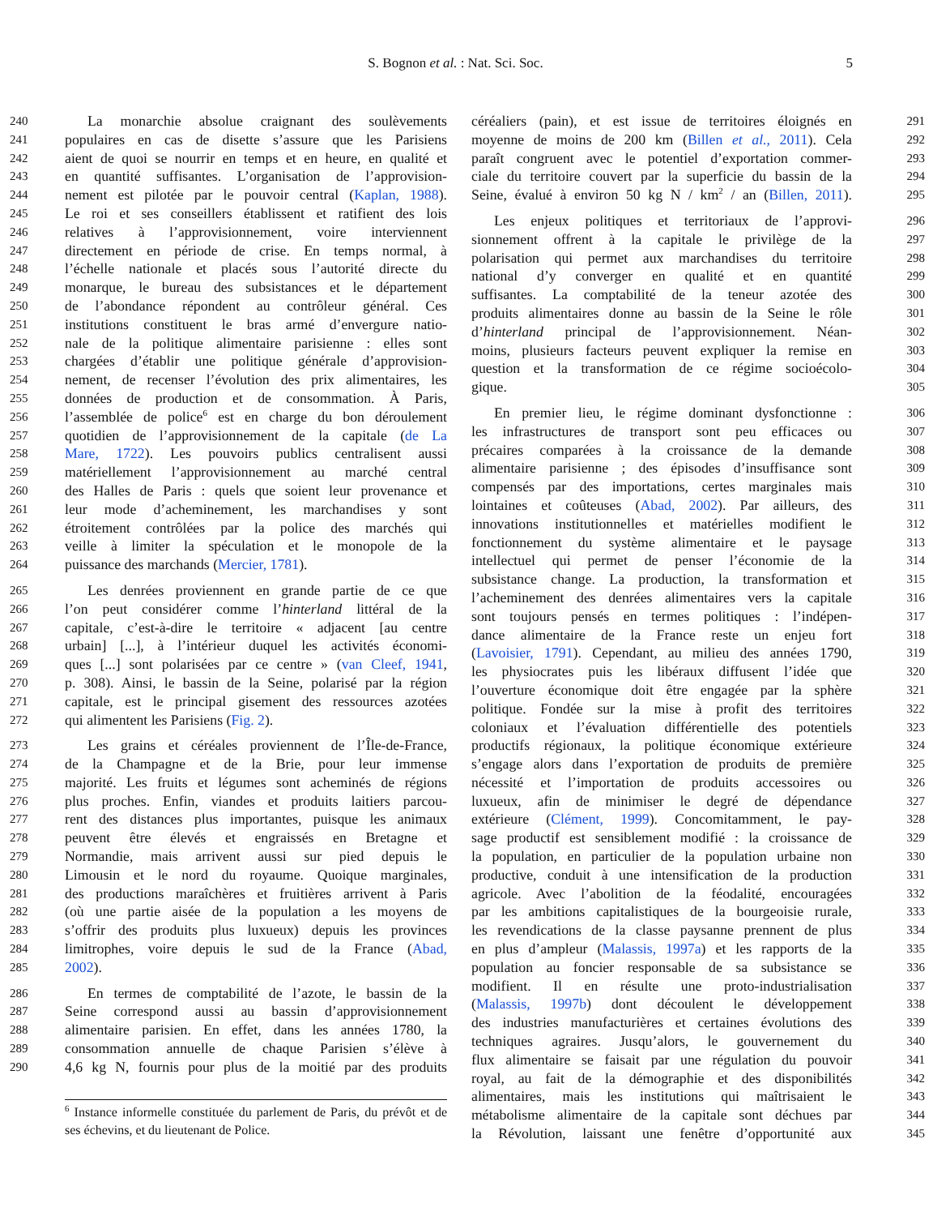S. Bognon et al. : Nat. Sci. Soc.
5
240 La monarchie absolue craignant des soulèvements
241 populaires en cas de disette s’assure que les Parisiens
242 aient de quoi se nourrir en temps et en heure, en qualité et
243 en quantité suffisantes. L’organisation de l’approvision-
244 nement est pilotée par le pouvoir central (Kaplan, 1988).
245 Le roi et ses conseillers établissent et ratifient des lois
246 relatives à l’approvisionnement, voire interviennent
247 directement en période de crise. En temps normal, à
248 l’échelle nationale et placés sous l’autorité directe du
249 monarque, le bureau des subsistances et le département
250 de l’abondance répondent au contrôleur général. Ces
251 institutions constituent le bras armé d’envergure natio-
252 nale de la politique alimentaire parisienne : elles sont
253 chargées d’établir une politique générale d’approvision-
254 nement, de recenser l’évolution des prix alimentaires, les
255 données de production et de consommation. À Paris,
256 l’assemblée de police<sup>6</sup> est en charge du bon déroulement
257 quotidien de l’approvisionnement de la capitale (de La
258 Mare, 1722). Les pouvoirs publics centralisent aussi
259 matériellement l’approvisionnement au marché central
260 des Halles de Paris : quels que soient leur provenance et
261 leur mode d’acheminement, les marchandises y sont
262 étroitement contrôlées par la police des marchés qui
263 veille à limiter la spéculation et le monopole de la
264 puissance des marchands (Mercier, 1781).
265 Les denrées proviennent en grande partie de ce que
266 l’on peut considérer comme l’hinterland littéral de la
267 capitale, c’est-à-dire le territoire « adjacent [au centre
268 urbain] [...], à l’intérieur duquel les activités économi-
269 ques [...] sont polarisées par ce centre » (van Cleef, 1941,
270 p. 308). Ainsi, le bassin de la Seine, polarisé par la région
271 capitale, est le principal gisement des ressources azotées
272 qui alimentent les Parisiens (Fig. 2).
273 Les grains et céréales proviennent de l’Île-de-France,
274 de la Champagne et de la Brie, pour leur immense
275 majorité. Les fruits et légumes sont acheminés de régions
276 plus proches. Enfin, viandes et produits laitiers parcou-
277 rent des distances plus importantes, puisque les animaux
278 peuvent être élevés et engraissés en Bretagne et
279 Normandie, mais arrivent aussi sur pied depuis le
280 Limousin et le nord du royaume. Quoique marginales,
281 des productions maraîchères et fruitières arrivent à Paris
282 (où une partie aisée de la population a les moyens de
283 s’offrir des produits plus luxueux) depuis les provinces
284 limitrophes, voire depuis le sud de la France (Abad,
285 2002).
286 En termes de comptabilité de l’azote, le bassin de la
287 Seine correspond aussi au bassin d’approvisionnement
288 alimentaire parisien. En effet, dans les années 1780, la
289 consommation annuelle de chaque Parisien s’élève à
290 4,6 kg N, fournis pour plus de la moitié par des produits
<sup>6</sup> Instance informelle constituée du parlement de Paris, du prévôt et de ses échevins, et du lieutenant de Police.
céréaliers (pain), et est issue de territoires éloignés en 291
moyenne de moins de 200 km (Billen et al., 2011). Cela 292
paraît congruent avec le potentiel d’exportation commer- 293
ciale du territoire couvert par la superficie du bassin de la 294
Seine, évalué à environ 50 kg N / km<sup>2</sup> / an (Billen, 2011). 295
Les enjeux politiques et territoriaux de l’approvi- 296
sionnement offrent à la capitale le privilège de la 297
polarisation qui permet aux marchandises du territoire 298
national d’y converger en qualité et en quantité 299
suffisantes. La comptabilité de la teneur azotée des 300
produits alimentaires donne au bassin de la Seine le rôle 301
d’hinterland principal de l’approvisionnement. Néan- 302
moins, plusieurs facteurs peuvent expliquer la remise en 303
question et la transformation de ce régime socioécolo- 304
gique. 305
En premier lieu, le régime dominant dysfonctionne : 306
les infrastructures de transport sont peu efficaces ou 307
précaires comparées à la croissance de la demande 308
alimentaire parisienne ; des épisodes d’insuffisance sont 309
compensés par des importations, certes marginales mais 310
lointaines et coûteuses (Abad, 2002). Par ailleurs, des 311
innovations institutionnelles et matérielles modifient le 312
fonctionnement du système alimentaire et le paysage 313
intellectuel qui permet de penser l’économie de la 314
subsistance change. La production, la transformation et 315
l’acheminement des denrées alimentaires vers la capitale 316
sont toujours pensés en termes politiques : l’indépen- 317
dance alimentaire de la France reste un enjeu fort 318
(Lavoisier, 1791). Cependant, au milieu des années 1790, 319
les physiocrates puis les libéraux diffusent l’idée que 320
l’ouverture économique doit être engagée par la sphère 321
politique. Fondée sur la mise à profit des territoires 322
coloniaux et l’évaluation différentielle des potentiels 323
productifs régionaux, la politique économique extérieure 324
s’engage alors dans l’exportation de produits de première 325
nécessité et l’importation de produits accessoires ou 326
luxueux, afin de minimiser le degré de dépendance 327
extérieure (Clément, 1999). Concomitamment, le pay- 328
sage productif est sensiblement modifié : la croissance de 329
la population, en particulier de la population urbaine non 330
productive, conduit à une intensification de la production 331
agricole. Avec l’abolition de la féodalité, encouragées 332
par les ambitions capitalistiques de la bourgeoisie rurale, 333
les revendications de la classe paysanne prennent de plus 334
en plus d’ampleur (Malassis, 1997a) et les rapports de la 335
population au foncier responsable de sa subsistance se 336
modifient. Il en résulte une proto-industrialisation 337
(Malassis, 1997b) dont découlent le développement 338
des industries manufacturières et certaines évolutions des 339
techniques agraires. Jusqu’alors, le gouvernement du 340
flux alimentaire se faisait par une régulation du pouvoir 341
royal, au fait de la démographie et des disponibilités 342
alimentaires, mais les institutions qui maîtrisaient le 343
métabolisme alimentaire de la capitale sont déchues par 344
la Révolution, laissant une fenêtre d’opportunité aux 345